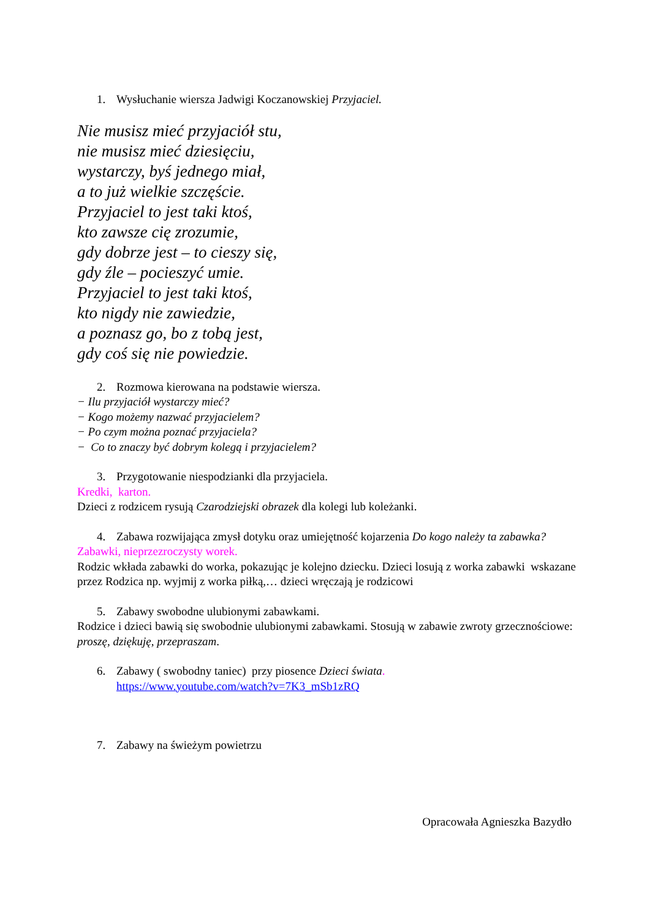1. Wysłuchanie wiersza Jadwigi Koczanowskiej Przyjaciel.
Nie musisz mieć przyjaciół stu,
nie musisz mieć dziesięciu,
wystarczy, byś jednego miał,
a to już wielkie szczęście.
Przyjaciel to jest taki ktoś,
kto zawsze cię zrozumie,
gdy dobrze jest – to cieszy się,
gdy źle – pocieszyć umie.
Przyjaciel to jest taki ktoś,
kto nigdy nie zawiedzie,
a poznasz go, bo z tobą jest,
gdy coś się nie powiedzie.
2. Rozmowa kierowana na podstawie wiersza.
− Ilu przyjaciół wystarczy mieć?
− Kogo możemy nazwać przyjacielem?
− Po czym można poznać przyjaciela?
− Co to znaczy być dobrym kolegą i przyjacielem?
3. Przygotowanie niespodzianki dla przyjaciela.
Kredki, karton.
Dzieci z rodzicem rysują Czarodziejski obrazek dla kolegi lub koleżanki.
4. Zabawa rozwijająca zmysł dotyku oraz umiejętność kojarzenia Do kogo należy ta zabawka?
Zabawki, nieprzezroczysty worek.
Rodzic wkłada zabawki do worka, pokazując je kolejno dziecku. Dzieci losują z worka zabawki wskazane przez Rodzica np. wyjmij z worka piłką,… dzieci wręczają je rodzicowi
5. Zabawy swobodne ulubionymi zabawkami.
Rodzice i dzieci bawią się swobodnie ulubionymi zabawkami. Stosują w zabawie zwroty grzecznościowe: proszę, dziękuję, przepraszam.
6. Zabawy ( swobodny taniec) przy piosence Dzieci świata.
https://www.youtube.com/watch?v=7K3_mSb1zRQ
7. Zabawy na świeżym powietrzu
Opracowała Agnieszka Bazydło